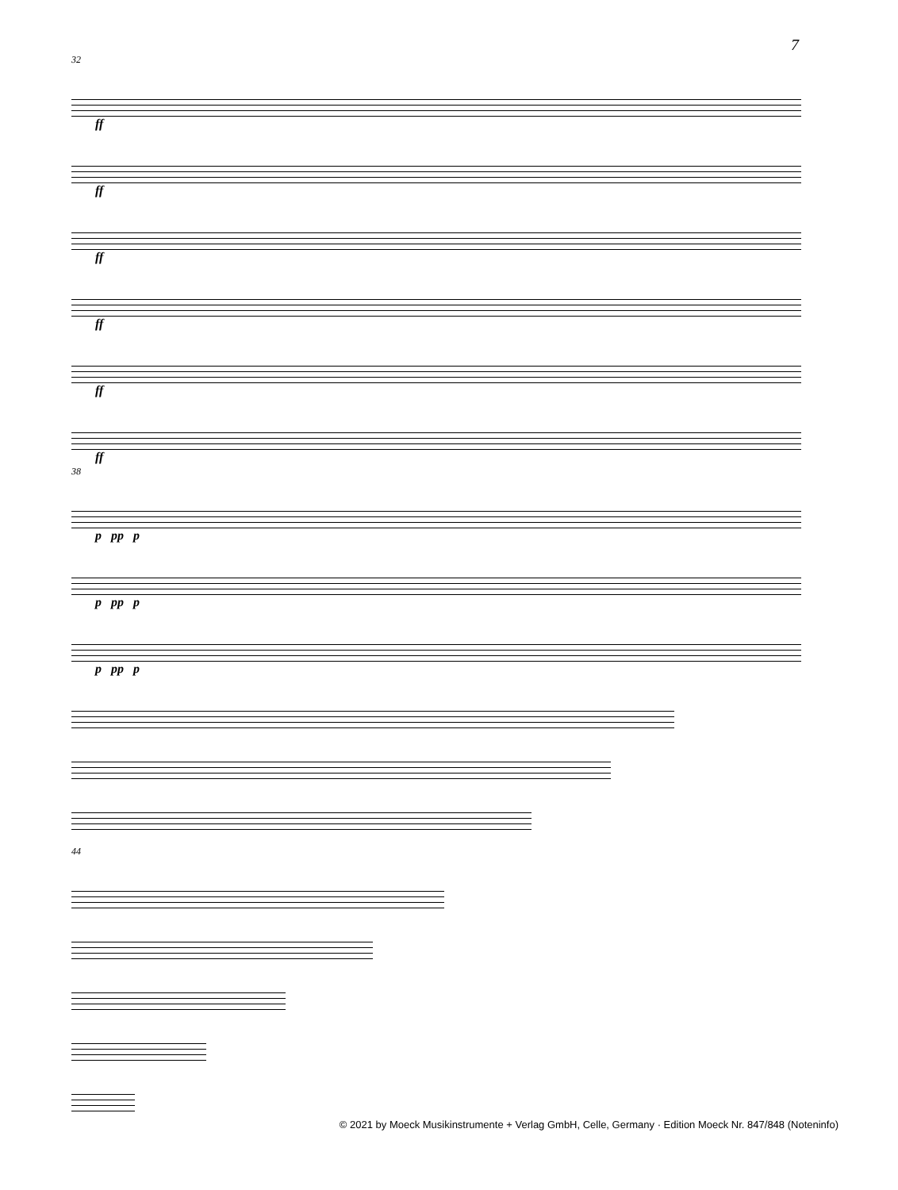7
32
ff
ff
ff
ff
ff
ff
38
p pp p
p pp p
p pp p
44
© 2021 by Moeck Musikinstrumente + Verlag GmbH, Celle, Germany · Edition Moeck Nr. 847/848 (Noteninfo)